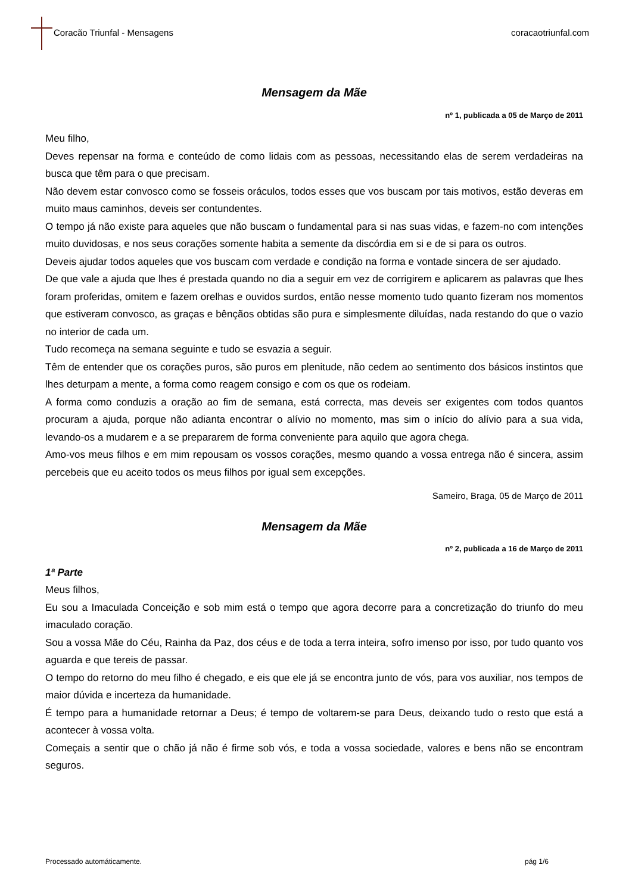Coracão Triunfal - Mensagens coracaotriunfal.com
Mensagem da Mãe
nº 1, publicada a 05 de Março de 2011
Meu filho,
Deves repensar na forma e conteúdo de como lidais com as pessoas, necessitando elas de serem verdadeiras na busca que têm para o que precisam.
Não devem estar convosco como se fosseis oráculos, todos esses que vos buscam por tais motivos, estão deveras em muito maus caminhos, deveis ser contundentes.
O tempo já não existe para aqueles que não buscam o fundamental para si nas suas vidas, e fazem-no com intenções muito duvidosas, e nos seus corações somente habita a semente da discórdia em si e de si para os outros.
Deveis ajudar todos aqueles que vos buscam com verdade e condição na forma e vontade sincera de ser ajudado.
De que vale a ajuda que lhes é prestada quando no dia a seguir em vez de corrigirem e aplicarem as palavras que lhes foram proferidas, omitem e fazem orelhas e ouvidos surdos, então nesse momento tudo quanto fizeram nos momentos que estiveram convosco, as graças e bênçãos obtidas são pura e simplesmente diluídas, nada restando do que o vazio no interior de cada um.
Tudo recomeça na semana seguinte e tudo se esvazia a seguir.
Têm de entender que os corações puros, são puros em plenitude, não cedem ao sentimento dos básicos instintos que lhes deturpam a mente, a forma como reagem consigo e com os que os rodeiam.
A forma como conduzis a oração ao fim de semana, está correcta, mas deveis ser exigentes com todos quantos procuram a ajuda, porque não adianta encontrar o alívio no momento, mas sim o início do alívio para a sua vida, levando-os a mudarem e a se prepararem de forma conveniente para aquilo que agora chega.
Amo-vos meus filhos e em mim repousam os vossos corações, mesmo quando a vossa entrega não é sincera, assim percebeis que eu aceito todos os meus filhos por igual sem excepções.
Sameiro, Braga, 05 de Março de 2011
Mensagem da Mãe
nº 2, publicada a 16 de Março de 2011
1ª Parte
Meus filhos,
Eu sou a Imaculada Conceição e sob mim está o tempo que agora decorre para a concretização do triunfo do meu imaculado coração.
Sou a vossa Mãe do Céu, Rainha da Paz, dos céus e de toda a terra inteira, sofro imenso por isso, por tudo quanto vos aguarda e que tereis de passar.
O tempo do retorno do meu filho é chegado, e eis que ele já se encontra junto de vós, para vos auxiliar, nos tempos de maior dúvida e incerteza da humanidade.
É tempo para a humanidade retornar a Deus; é tempo de voltarem-se para Deus, deixando tudo o resto que está a acontecer à vossa volta.
Começais a sentir que o chão já não é firme sob vós, e toda a vossa sociedade, valores e bens não se encontram seguros.
Processado automáticamente. pág 1/6